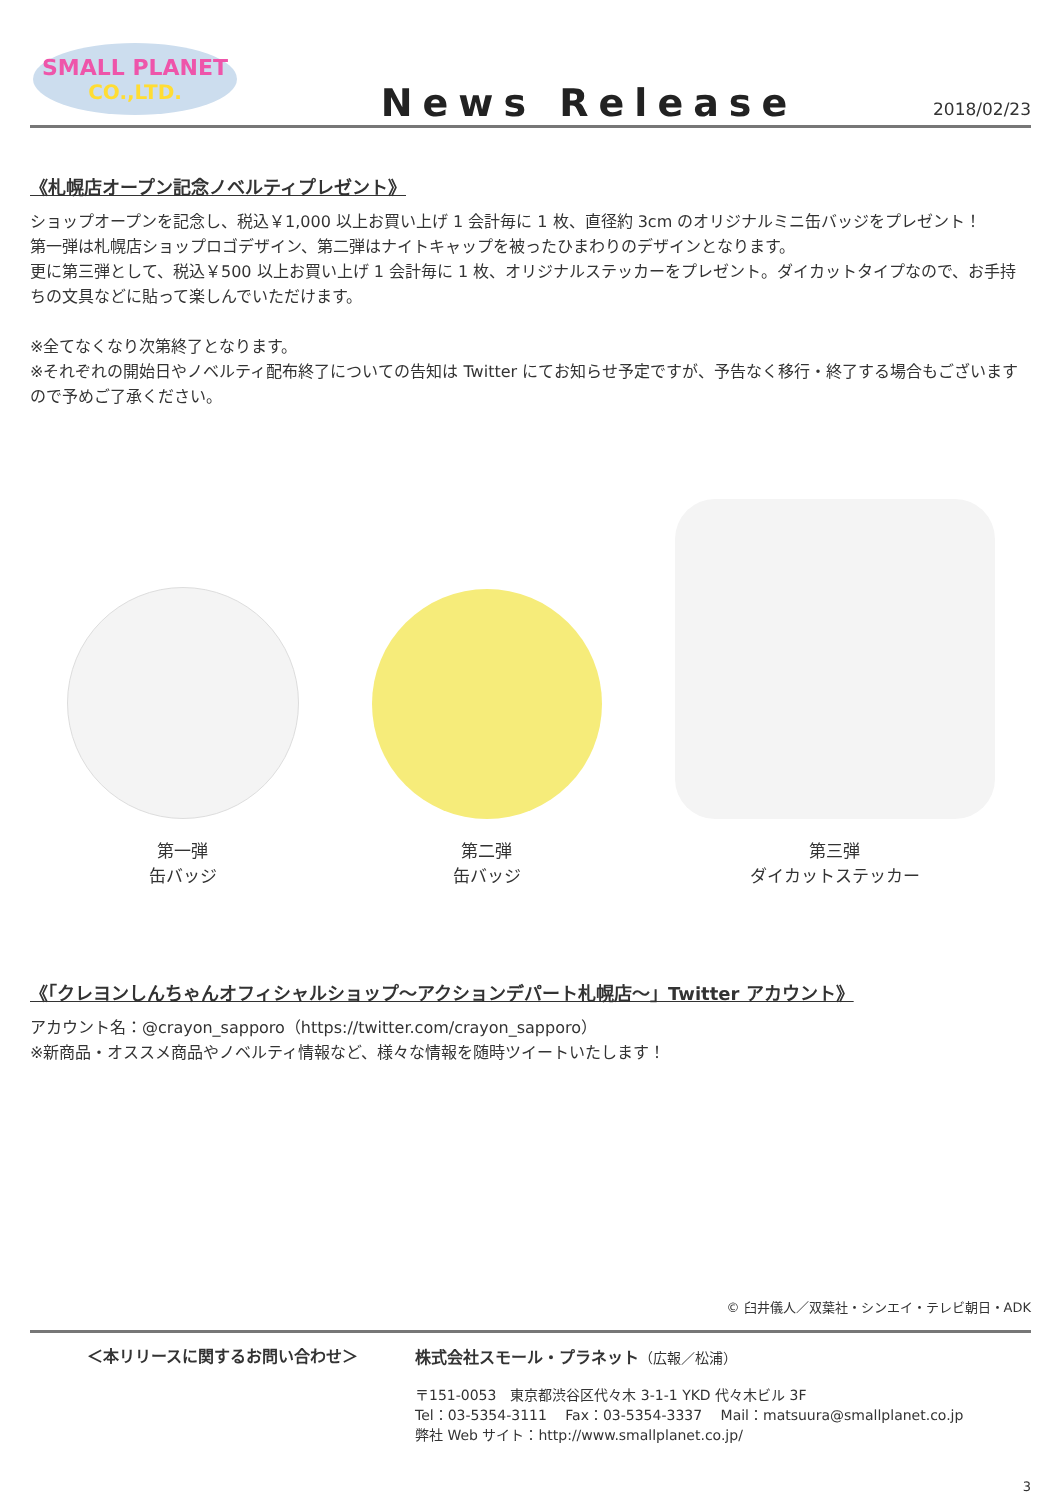SMALL PLANET
CO.,LTD.
News Release
2018/02/23
《札幌店オープン記念ノベルティプレゼント》
ショップオープンを記念し、税込￥1,000 以上お買い上げ 1 会計毎に 1 枚、直径約 3cm のオリジナルミニ缶バッジをプレゼント！
第一弾は札幌店ショップロゴデザイン、第二弾はナイトキャップを被ったひまわりのデザインとなります。
更に第三弾として、税込￥500 以上お買い上げ 1 会計毎に 1 枚、オリジナルステッカーをプレゼント。ダイカットタイプなので、お手持ちの文具などに貼って楽しんでいただけます。
※全てなくなり次第終了となります。
※それぞれの開始日やノベルティ配布終了についての告知は Twitter にてお知らせ予定ですが、予告なく移行・終了する場合もございますので予めご了承ください。
第一弾
缶バッジ
第二弾
缶バッジ
第三弾
ダイカットステッカー
《「クレヨンしんちゃんオフィシャルショップ～アクションデパート札幌店～」Twitter アカウント》
アカウント名：@crayon_sapporo（https://twitter.com/crayon_sapporo）
※新商品・オススメ商品やノベルティ情報など、様々な情報を随時ツイートいたします！
© 臼井儀人／双葉社・シンエイ・テレビ朝日・ADK
＜本リリースに関するお問い合わせ＞ 株式会社スモール・プラネット（広報／松浦）
〒151-0053　東京都渋谷区代々木 3-1-1 YKD 代々木ビル 3F
Tel：03-5354-3111　 Fax：03-5354-3337　 Mail：matsuura@smallplanet.co.jp
弊社 Web サイト：http://www.smallplanet.co.jp/
3